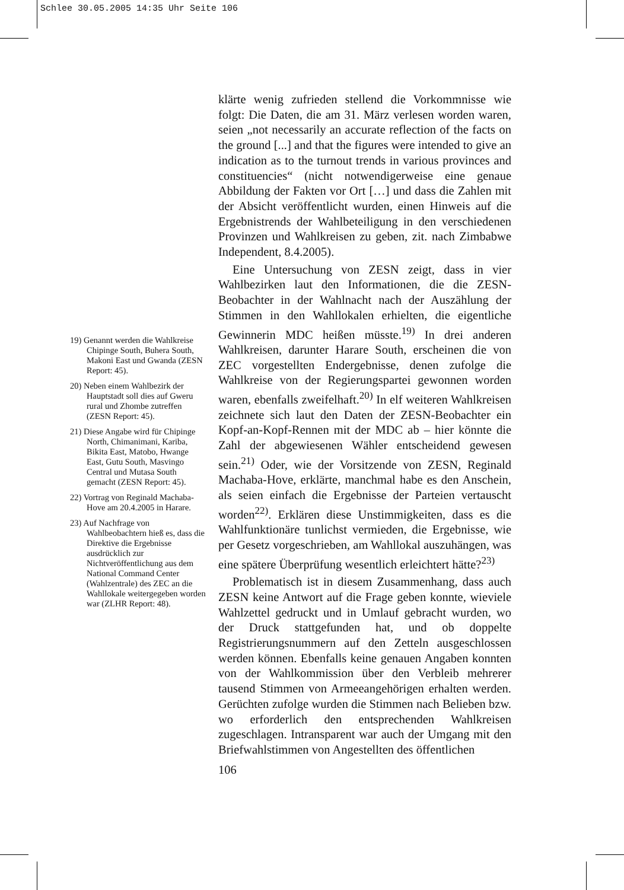Schlee 30.05.2005 14:35 Uhr Seite 106
19) Genannt werden die Wahlkreise Chipinge South, Buhera South, Makoni East und Gwanda (ZESN Report: 45).
20) Neben einem Wahlbezirk der Hauptstadt soll dies auf Gweru rural und Zhombe zutreffen (ZESN Report: 45).
21) Diese Angabe wird für Chipinge North, Chimanimani, Kariba, Bikita East, Matobo, Hwange East, Gutu South, Masvingo Central und Mutasa South gemacht (ZESN Report: 45).
22) Vortrag von Reginald Machaba-Hove am 20.4.2005 in Harare.
23) Auf Nachfrage von Wahlbeobachtern hieß es, dass die Direktive die Ergebnisse ausdrücklich zur Nichtveröffentlichung aus dem National Command Center (Wahlzentrale) des ZEC an die Wahllokale weitergegeben worden war (ZLHR Report: 48).
klärte wenig zufrieden stellend die Vorkommnisse wie folgt: Die Daten, die am 31. März verlesen worden waren, seien „not necessarily an accurate reflection of the facts on the ground [...] and that the figures were intended to give an indication as to the turnout trends in various provinces and constituencies“ (nicht notwendigerweise eine genaue Abbildung der Fakten vor Ort […] und dass die Zahlen mit der Absicht veröffentlicht wurden, einen Hinweis auf die Ergebnistrends der Wahlbeteiligung in den verschiedenen Provinzen und Wahlkreisen zu geben, zit. nach Zimbabwe Independent, 8.4.2005).
Eine Untersuchung von ZESN zeigt, dass in vier Wahlbezirken laut den Informationen, die die ZESN-Beobachter in der Wahlnacht nach der Auszählung der Stimmen in den Wahllokalen erhielten, die eigentliche Gewinnerin MDC heißen müsste.<sup>19)</sup> In drei anderen Wahlkreisen, darunter Harare South, erscheinen die von ZEC vorgestellten Endergebnisse, denen zufolge die Wahlkreise von der Regierungspartei gewonnen worden waren, ebenfalls zweifelhaft.<sup>20)</sup> In elf weiteren Wahlkreisen zeichnete sich laut den Daten der ZESN-Beobachter ein Kopf-an-Kopf-Rennen mit der MDC ab – hier könnte die Zahl der abgewiesenen Wähler entscheidend gewesen sein.<sup>21)</sup> Oder, wie der Vorsitzende von ZESN, Reginald Machaba-Hove, erklärte, manchmal habe es den Anschein, als seien einfach die Ergebnisse der Parteien vertauscht worden<sup>22)</sup>. Erklären diese Unstimmigkeiten, dass es die Wahlfunktionäre tunlichst vermieden, die Ergebnisse, wie per Gesetz vorgeschrieben, am Wahllokal auszuhängen, was eine spätere Überprüfung wesentlich erleichtert hätte?<sup>23)</sup>
Problematisch ist in diesem Zusammenhang, dass auch ZESN keine Antwort auf die Frage geben konnte, wieviele Wahlzettel gedruckt und in Umlauf gebracht wurden, wo der Druck stattgefunden hat, und ob doppelte Registrierungsnummern auf den Zetteln ausgeschlossen werden können. Ebenfalls keine genauen Angaben konnten von der Wahlkommission über den Verbleib mehrerer tausend Stimmen von Armeeangehörigen erhalten werden. Gerüchten zufolge wurden die Stimmen nach Belieben bzw. wo erforderlich den entsprechenden Wahlkreisen zugeschlagen. Intransparent war auch der Umgang mit den Briefwahlstimmen von Angestellten des öffentlichen
106